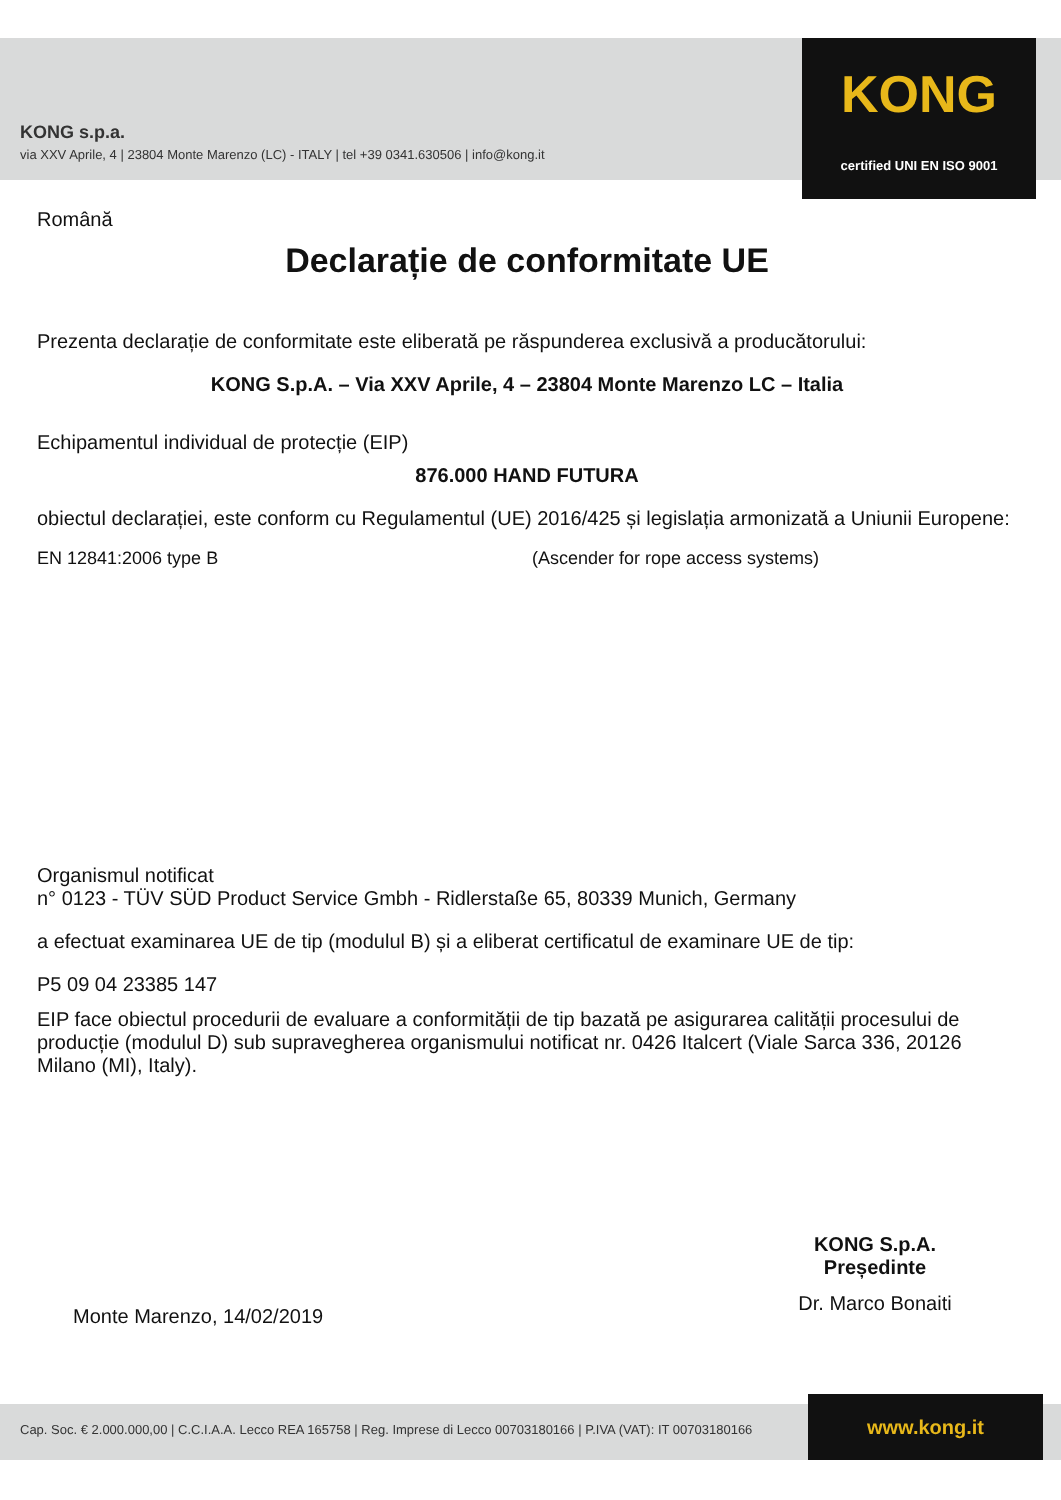KONG s.p.a.
via XXV Aprile, 4 | 23804 Monte Marenzo (LC) - ITALY | tel +39 0341.630506 | info@kong.it
KONG
certified UNI EN ISO 9001
Română
Declarație de conformitate UE
Prezenta declarație de conformitate este eliberată pe răspunderea exclusivă a producătorului:
KONG S.p.A. – Via XXV Aprile, 4 – 23804 Monte Marenzo LC – Italia
Echipamentul individual de protecție (EIP)
876.000 HAND FUTURA
obiectul declarației, este conform cu Regulamentul (UE) 2016/425 și legislația armonizată a Uniunii Europene:
EN 12841:2006 type B (Ascender for rope access systems)
Organismul notificat
n° 0123 - TÜV SÜD Product Service Gmbh - Ridlerstaße 65, 80339 Munich, Germany
a efectuat examinarea UE de tip (modulul B) și a eliberat certificatul de examinare UE de tip:
P5 09 04 23385 147
EIP face obiectul procedurii de evaluare a conformității de tip bazată pe asigurarea calității procesului de producție (modulul D) sub supravegherea organismului notificat nr. 0426 Italcert (Viale Sarca 336, 20126 Milano (MI), Italy).
KONG S.p.A.
Președinte
Dr. Marco Bonaiti
Monte Marenzo, 14/02/2019
Cap. Soc. € 2.000.000,00 | C.C.I.A.A. Lecco REA 165758 | Reg. Imprese di Lecco 00703180166 | P.IVA (VAT): IT 00703180166 www.kong.it